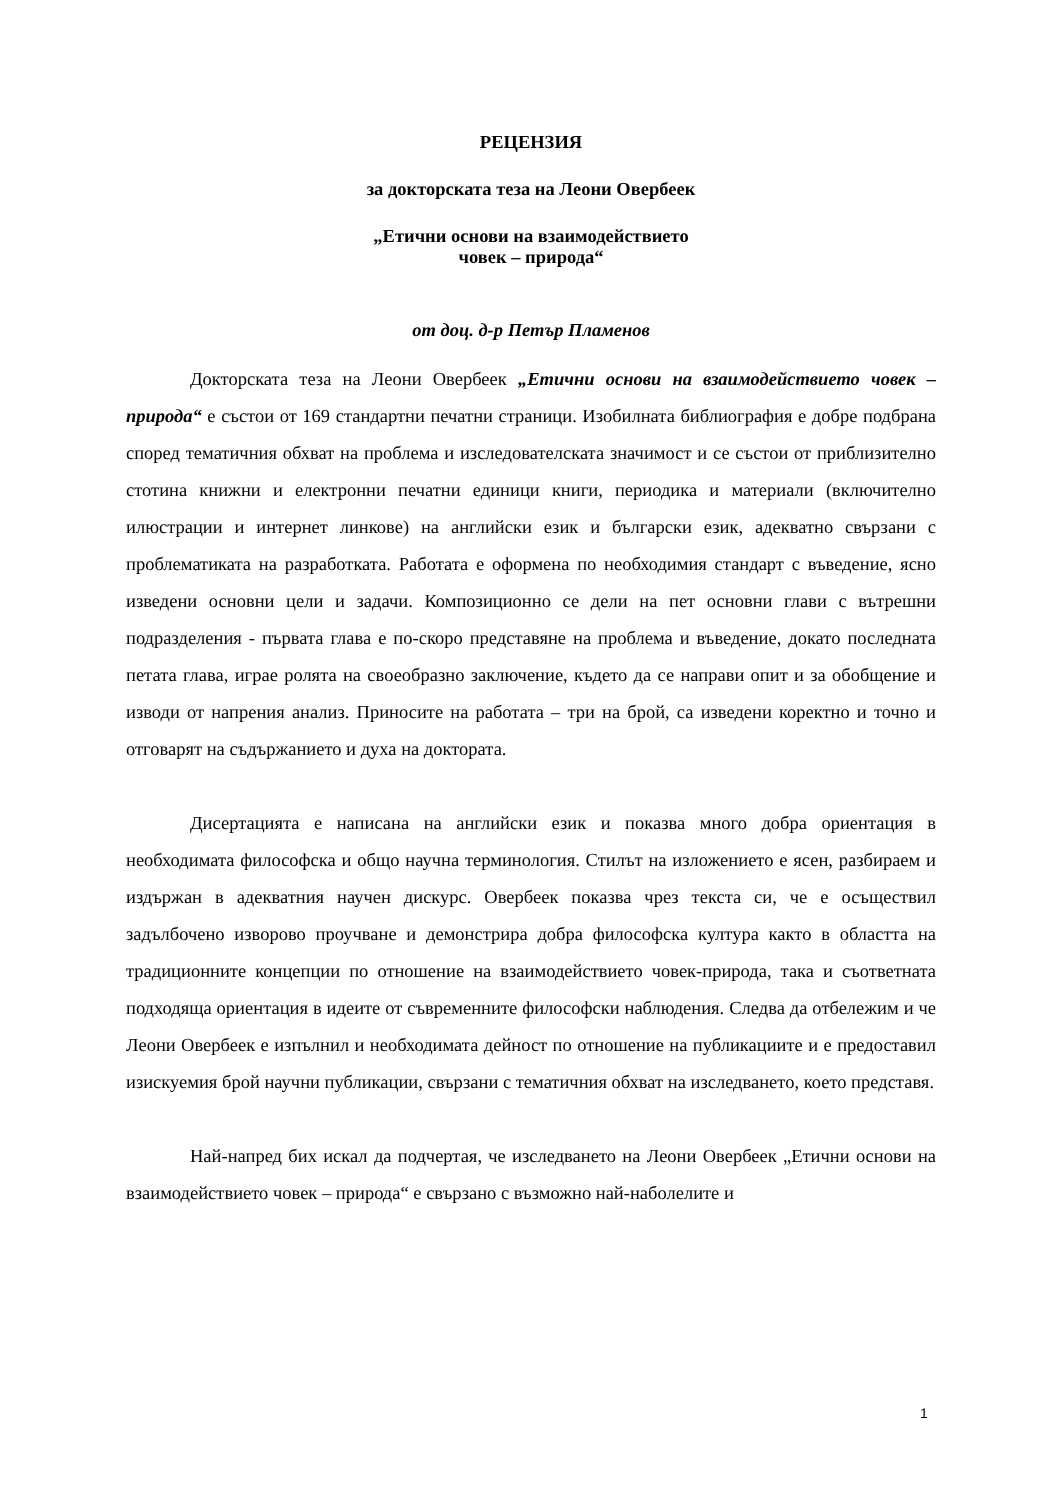РЕЦЕНЗИЯ
за докторската теза на Леони Овербеек
„Етични основи на взаимодействието
човек – природа“
от доц. д-р Петър Пламенов
Докторската теза на Леони Овербеек „Етични основи на взаимодействието човек – природа“ е състои от 169 стандартни печатни страници. Изобилната библиография е добре подбрана според тематичния обхват на проблема и изследователската значимост и се състои от приблизително стотина книжни и електронни печатни единици книги, периодика и материали (включително илюстрации и интернет линкове) на английски език и български език, адекватно свързани с проблематиката на разработката. Работата е оформена по необходимия стандарт с въведение, ясно изведени основни цели и задачи. Композиционно се дели на пет основни глави с вътрешни подразделения - първата глава е по-скоро представяне на проблема и въведение, докато последната петата глава, играе ролята на своеобразно заключение, където да се направи опит и за обобщение и изводи от напрения анализ. Приносите на работата – три на брой, са изведени коректно и точно и отговарят на съдържанието и духа на доктората.
Дисертацията е написана на английски език и показва много добра ориентация в необходимата философска и общо научна терминология. Стилът на изложението е ясен, разбираем и издържан в адекватния научен дискурс. Овербеек показва чрез текста си, че е осъществил задълбочено изворово проучване и демонстрира добра философска култура както в областта на традиционните концепции по отношение на взаимодействието човек-природа, така и съответната подходяща ориентация в идеите от съвременните философски наблюдения. Следва да отбележим и че Леони Овербеек е изпълнил и необходимата дейност по отношение на публикациите и е предоставил изискуемия брой научни публикации, свързани с тематичния обхват на изследването, което представя.
Най-напред бих искал да подчертая, че изследването на Леони Овербеек „Етични основи на взаимодействието човек – природа“ е свързано с възможно най-наболелите и
1